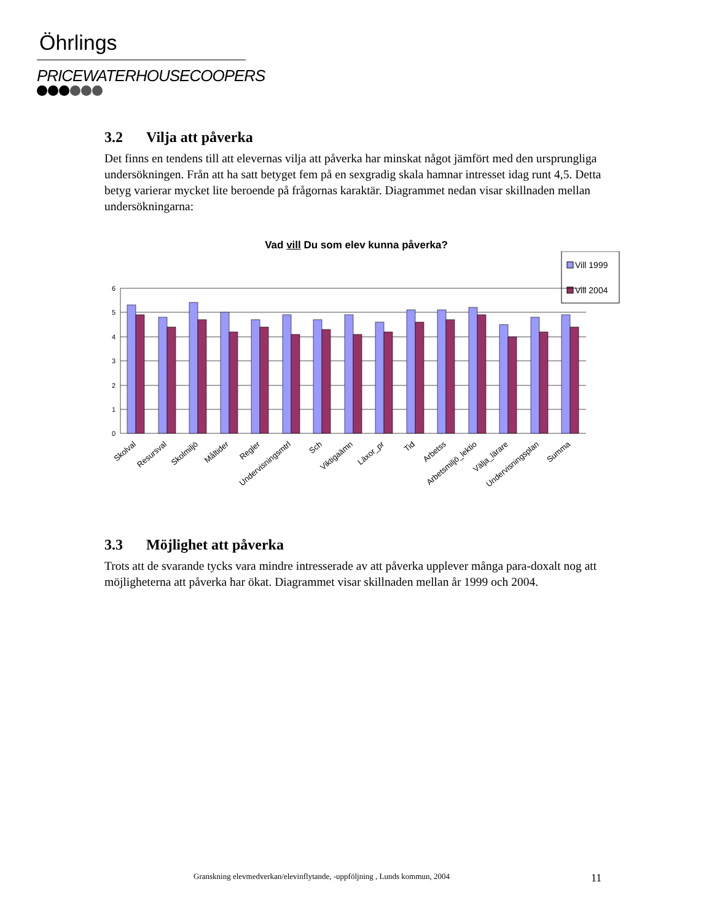Öhrlings
PRICEWATERHOUSECOOPERS
3.2 Vilja att påverka
Det finns en tendens till att elevernas vilja att påverka har minskat något jämfört med den ursprungliga undersökningen. Från att ha satt betyget fem på en sexgradig skala hamnar intresset idag runt 4,5. Detta betyg varierar mycket lite beroende på frågornas karaktär. Diagrammet nedan visar skillnaden mellan undersökningarna:
Vad vill Du som elev kunna påverka?
Vill 1999
Vill 2004
6
5
4
3
2
1
0
Skolval
Resursval
Skolmiljö
Måltider
Regler
Undervisningsmtrl
Sch
Viktigaämn
Läxor_pr
Tid
Arbetss
Arbetsmiljö_lektio
Välja_lärare
Undervisningsplan
Summa
3.3 Möjlighet att påverka
Trots att de svarande tycks vara mindre intresserade av att påverka upplever många para-doxalt nog att möjligheterna att påverka har ökat. Diagrammet visar skillnaden mellan år 1999 och 2004.
Granskning elevmedverkan/elevinflytande, -uppföljning , Lunds kommun, 2004
11